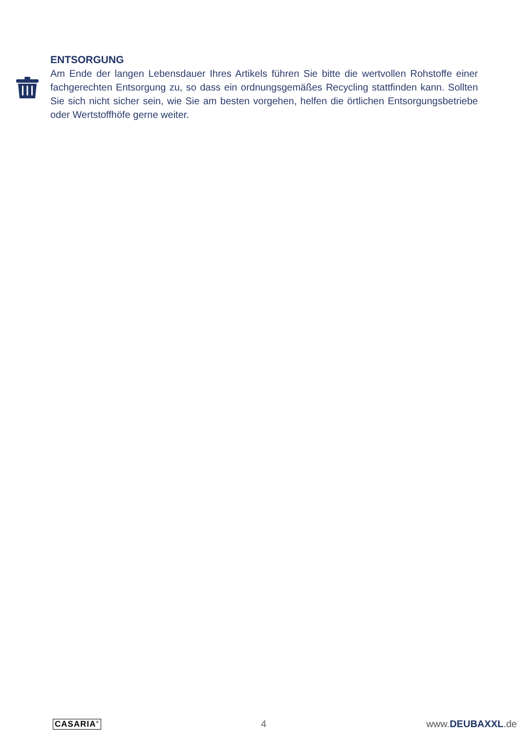ENTSORGUNG
Am Ende der langen Lebensdauer Ihres Artikels führen Sie bitte die wertvollen Rohstoffe einer fachgerechten Entsorgung zu, so dass ein ordnungsgemäßes Recycling stattfinden kann. Sollten Sie sich nicht sicher sein, wie Sie am besten vorgehen, helfen die örtlichen Entsorgungsbetriebe oder Wertstoffhöfe gerne weiter.
CASARIA<sup>®</sup> 4 www.DEUBAXXL.de